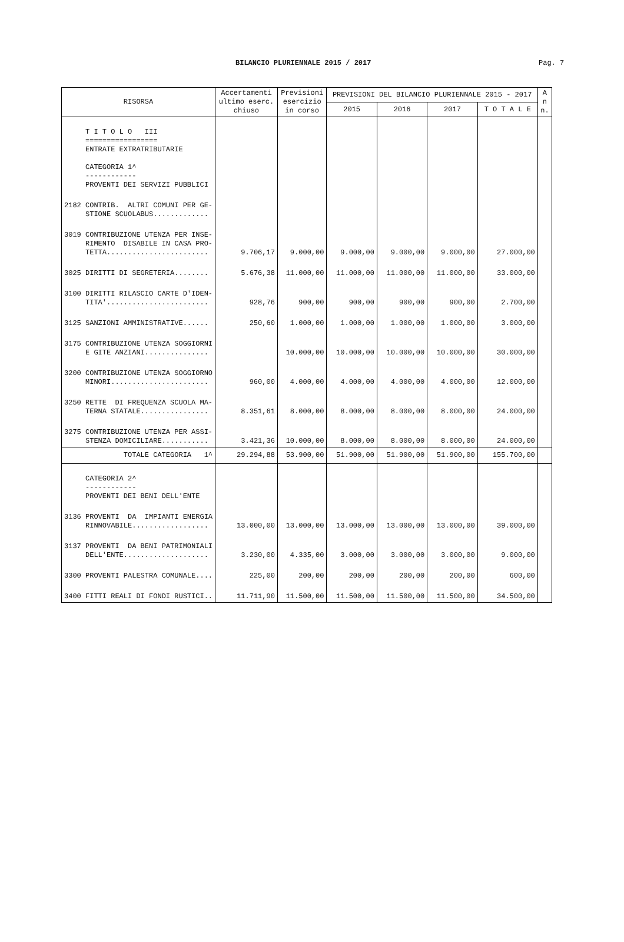BILANCIO PLURIENNALE 2015 / 2017 Pag. 7
| RISORSA | Accertamenti ultimo eserc. chiuso | Previsioni esercizio in corso | PREVISIONI DEL BILANCIO PLURIENNALE 2015 - 2017 | | | | A n n. |
| --- | --- | --- | --- | --- | --- | --- | --- |
| | | | 2015 | 2016 | 2017 | T O T A L E | |
| T I T O L O III ================= ENTRATE EXTRATRIBUTARIE CATEGORIA 1^ ------------ PROVENTI DEI SERVIZI PUBBLICI | | | | | | | |
| 2182 CONTRIB. ALTRI COMUNI PER GE- STIONE SCUOLABUS............. | | | | | | | |
| 3019 CONTRIBUZIONE UTENZA PER INSE- RIMENTO DISABILE IN CASA PRO- TETTA........................ | 9.706,17 | 9.000,00 | 9.000,00 | 9.000,00 | 9.000,00 | 27.000,00 | |
| 3025 DIRITTI DI SEGRETERIA........ | 5.676,38 | 11.000,00 | 11.000,00 | 11.000,00 | 11.000,00 | 33.000,00 | |
| 3100 DIRITTI RILASCIO CARTE D'IDEN- TITA'........................ | 928,76 | 900,00 | 900,00 | 900,00 | 900,00 | 2.700,00 | |
| 3125 SANZIONI AMMINISTRATIVE...... | 250,60 | 1.000,00 | 1.000,00 | 1.000,00 | 1.000,00 | 3.000,00 | |
| 3175 CONTRIBUZIONE UTENZA SOGGIORNI E GITE ANZIANI............... | | 10.000,00 | 10.000,00 | 10.000,00 | 10.000,00 | 30.000,00 | |
| 3200 CONTRIBUZIONE UTENZA SOGGIORNO MINORI....................... | 960,00 | 4.000,00 | 4.000,00 | 4.000,00 | 4.000,00 | 12.000,00 | |
| 3250 RETTE DI FREQUENZA SCUOLA MA- TERNA STATALE................ | 8.351,61 | 8.000,00 | 8.000,00 | 8.000,00 | 8.000,00 | 24.000,00 | |
| 3275 CONTRIBUZIONE UTENZA PER ASSI- STENZA DOMICILIARE........... | 3.421,36 | 10.000,00 | 8.000,00 | 8.000,00 | 8.000,00 | 24.000,00 | |
| TOTALE CATEGORIA 1^ | 29.294,88 | 53.900,00 | 51.900,00 | 51.900,00 | 51.900,00 | 155.700,00 | |
| CATEGORIA 2^ ------------ PROVENTI DEI BENI DELL'ENTE | | | | | | | |
| 3136 PROVENTI DA IMPIANTI ENERGIA RINNOVABILE.................. | 13.000,00 | 13.000,00 | 13.000,00 | 13.000,00 | 13.000,00 | 39.000,00 | |
| 3137 PROVENTI DA BENI PATRIMONIALI DELL'ENTE.................... | 3.230,00 | 4.335,00 | 3.000,00 | 3.000,00 | 3.000,00 | 9.000,00 | |
| 3300 PROVENTI PALESTRA COMUNALE.... | 225,00 | 200,00 | 200,00 | 200,00 | 200,00 | 600,00 | |
| 3400 FITTI REALI DI FONDI RUSTICI.. | 11.711,90 | 11.500,00 | 11.500,00 | 11.500,00 | 11.500,00 | 34.500,00 | |